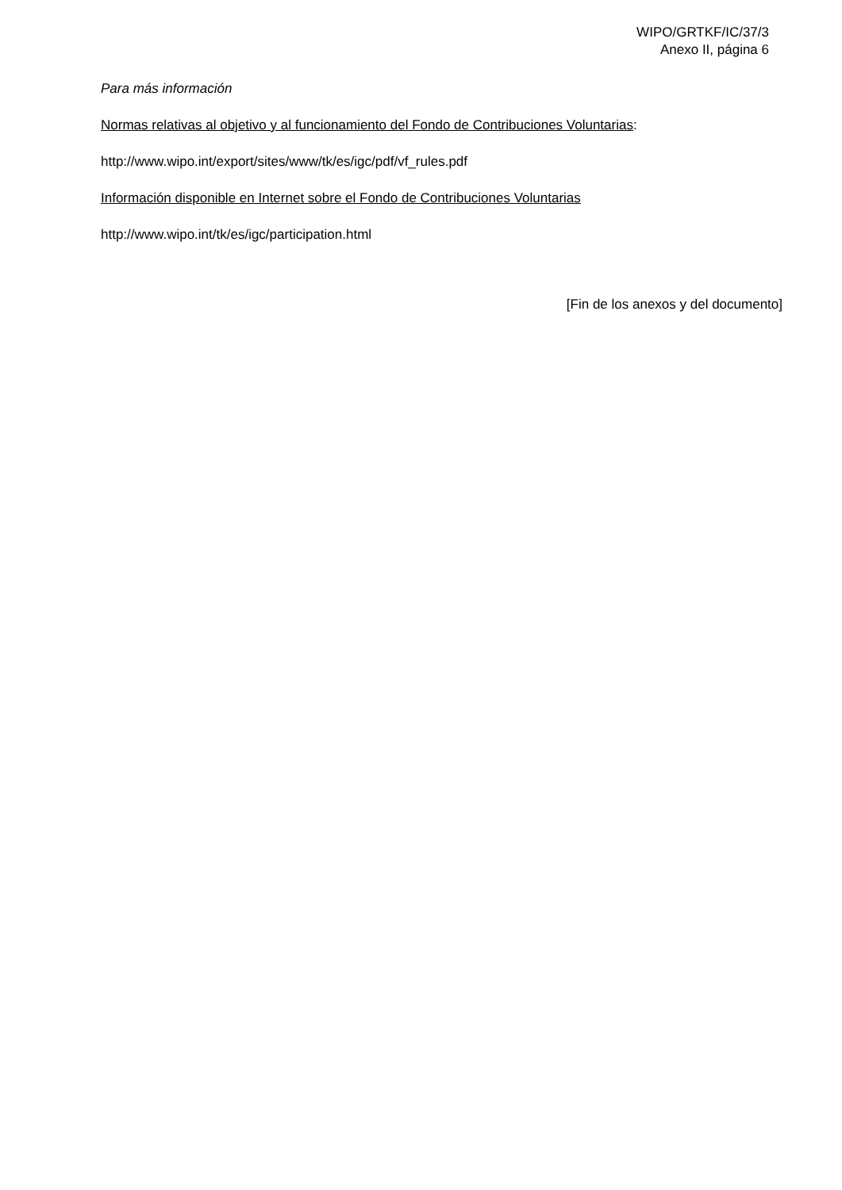WIPO/GRTKF/IC/37/3
Anexo II, página 6
Para más información
Normas relativas al objetivo y al funcionamiento del Fondo de Contribuciones Voluntarias:
http://www.wipo.int/export/sites/www/tk/es/igc/pdf/vf_rules.pdf
Información disponible en Internet sobre el Fondo de Contribuciones Voluntarias
http://www.wipo.int/tk/es/igc/participation.html
[Fin de los anexos y del documento]